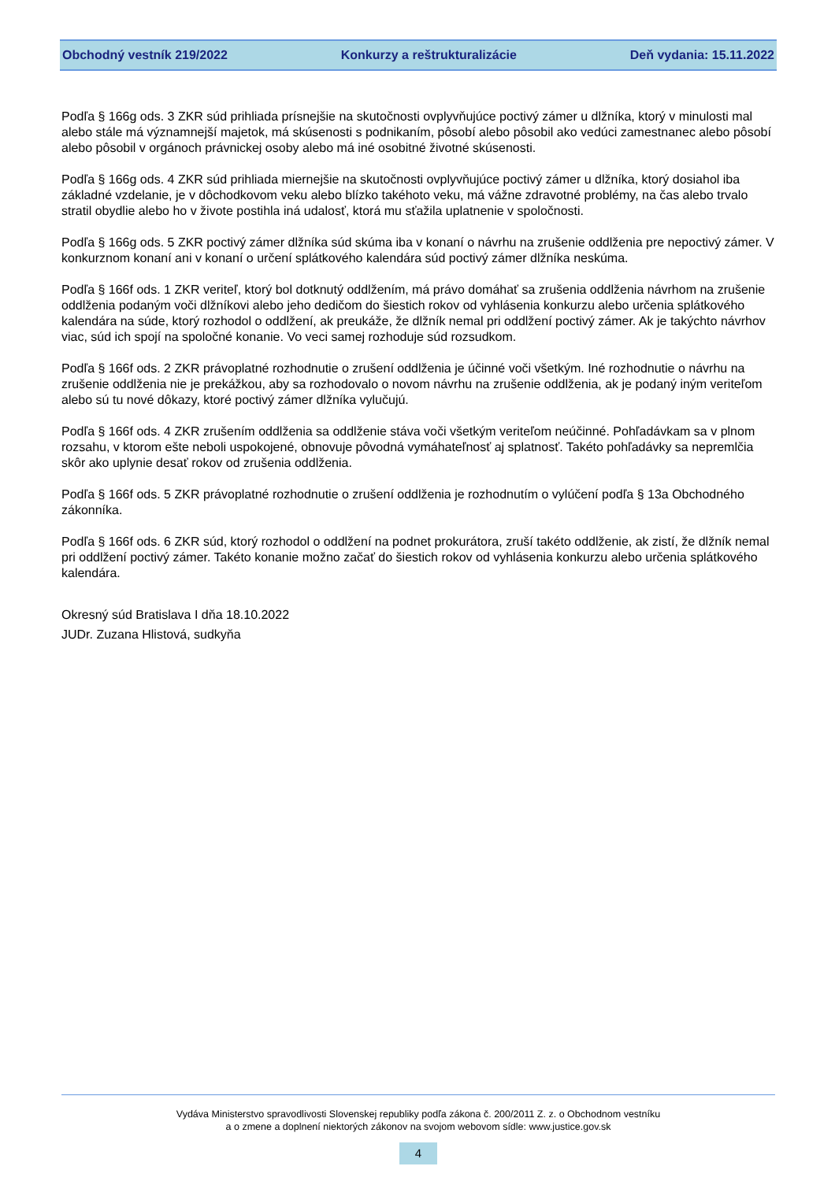Obchodný vestník 219/2022 Konkurzy a reštrukturalizácie Deň vydania: 15.11.2022
Podľa § 166g ods. 3 ZKR súd prihliada prísnejšie na skutočnosti ovplyvňujúce poctivý zámer u dlžníka, ktorý v minulosti mal alebo stále má významnejší majetok, má skúsenosti s podnikaním, pôsobí alebo pôsobil ako vedúci zamestnanec alebo pôsobí alebo pôsobil v orgánoch právnickej osoby alebo má iné osobitné životné skúsenosti.
Podľa § 166g ods. 4 ZKR súd prihliada miernejšie na skutočnosti ovplyvňujúce poctivý zámer u dlžníka, ktorý dosiahol iba základné vzdelanie, je v dôchodkovom veku alebo blízko takéhoto veku, má vážne zdravotné problémy, na čas alebo trvalo stratil obydlie alebo ho v živote postihla iná udalosť, ktorá mu sťažila uplatnenie v spoločnosti.
Podľa § 166g ods. 5 ZKR poctivý zámer dlžníka súd skúma iba v konaní o návrhu na zrušenie oddlženia pre nepoctivý zámer. V konkurznom konaní ani v konaní o určení splátkového kalendára súd poctivý zámer dlžníka neskúma.
Podľa § 166f ods. 1 ZKR veriteľ, ktorý bol dotknutý oddlžením, má právo domáhať sa zrušenia oddlženia návrhom na zrušenie oddlženia podaným voči dlžníkovi alebo jeho dedičom do šiestich rokov od vyhlásenia konkurzu alebo určenia splátkového kalendára na súde, ktorý rozhodol o oddlžení, ak preukáže, že dlžník nemal pri oddlžení poctivý zámer. Ak je takýchto návrhov viac, súd ich spojí na spoločné konanie. Vo veci samej rozhoduje súd rozsudkom.
Podľa § 166f ods. 2 ZKR právoplatné rozhodnutie o zrušení oddlženia je účinné voči všetkým. Iné rozhodnutie o návrhu na zrušenie oddlženia nie je prekážkou, aby sa rozhodovalo o novom návrhu na zrušenie oddlženia, ak je podaný iným veriteľom alebo sú tu nové dôkazy, ktoré poctivý zámer dlžníka vylučujú.
Podľa § 166f ods. 4 ZKR zrušením oddlženia sa oddlženie stáva voči všetkým veriteľom neúčinné. Pohľadávkam sa v plnom rozsahu, v ktorom ešte neboli uspokojené, obnovuje pôvodná vymáhateľnosť aj splatnosť. Takéto pohľadávky sa nepremlčia skôr ako uplynie desať rokov od zrušenia oddlženia.
Podľa § 166f ods. 5 ZKR právoplatné rozhodnutie o zrušení oddlženia je rozhodnutím o vylúčení podľa § 13a Obchodného zákonníka.
Podľa § 166f ods. 6 ZKR súd, ktorý rozhodol o oddlžení na podnet prokurátora, zruší takéto oddlženie, ak zistí, že dlžník nemal pri oddlžení poctivý zámer. Takéto konanie možno začať do šiestich rokov od vyhlásenia konkurzu alebo určenia splátkového kalendára.
Okresný súd Bratislava I dňa 18.10.2022
JUDr. Zuzana Hlistová, sudkyňa
Vydáva Ministerstvo spravodlivosti Slovenskej republiky podľa zákona č. 200/2011 Z. z. o Obchodnom vestníku
a o zmene a doplnení niektorých zákonov na svojom webovom sídle: www.justice.gov.sk
4